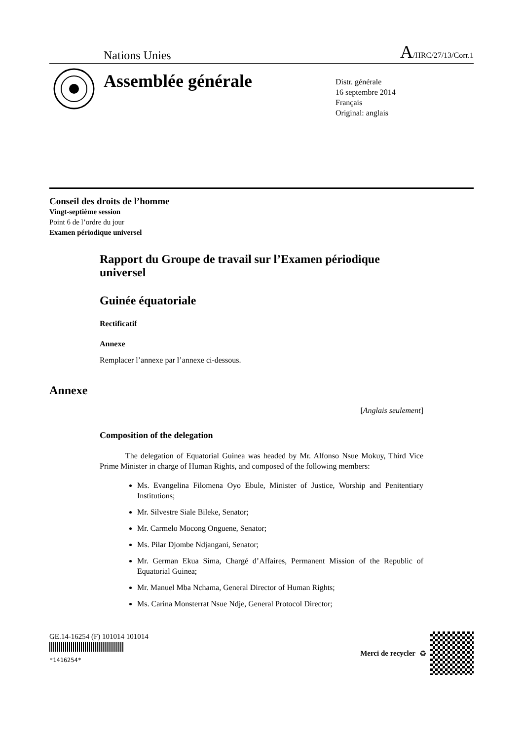Nations Unies A/HRC/27/13/Corr.1
Assemblée générale
Distr. générale
16 septembre 2014
Français
Original: anglais
Conseil des droits de l’homme
Vingt-septième session
Point 6 de l’ordre du jour
Examen périodique universel
Rapport du Groupe de travail sur l’Examen périodique universel
Guinée équatoriale
Rectificatif
Annexe
Remplacer l’annexe par l’annexe ci-dessous.
Annexe
[Anglais seulement]
Composition of the delegation
The delegation of Equatorial Guinea was headed by Mr. Alfonso Nsue Mokuy, Third Vice Prime Minister in charge of Human Rights, and composed of the following members:
Ms. Evangelina Filomena Oyo Ebule, Minister of Justice, Worship and Penitentiary Institutions;
Mr. Silvestre Siale Bileke, Senator;
Mr. Carmelo Mocong Onguene, Senator;
Ms. Pilar Djombe Ndjangani, Senator;
Mr. German Ekua Sima, Chargé d’Affaires, Permanent Mission of the Republic of Equatorial Guinea;
Mr. Manuel Mba Nchama, General Director of Human Rights;
Ms. Carina Monsterrat Nsue Ndje, General Protocol Director;
GE.14-16254 (F) 101014 101014
*1416254*
Merci de recycler ♻